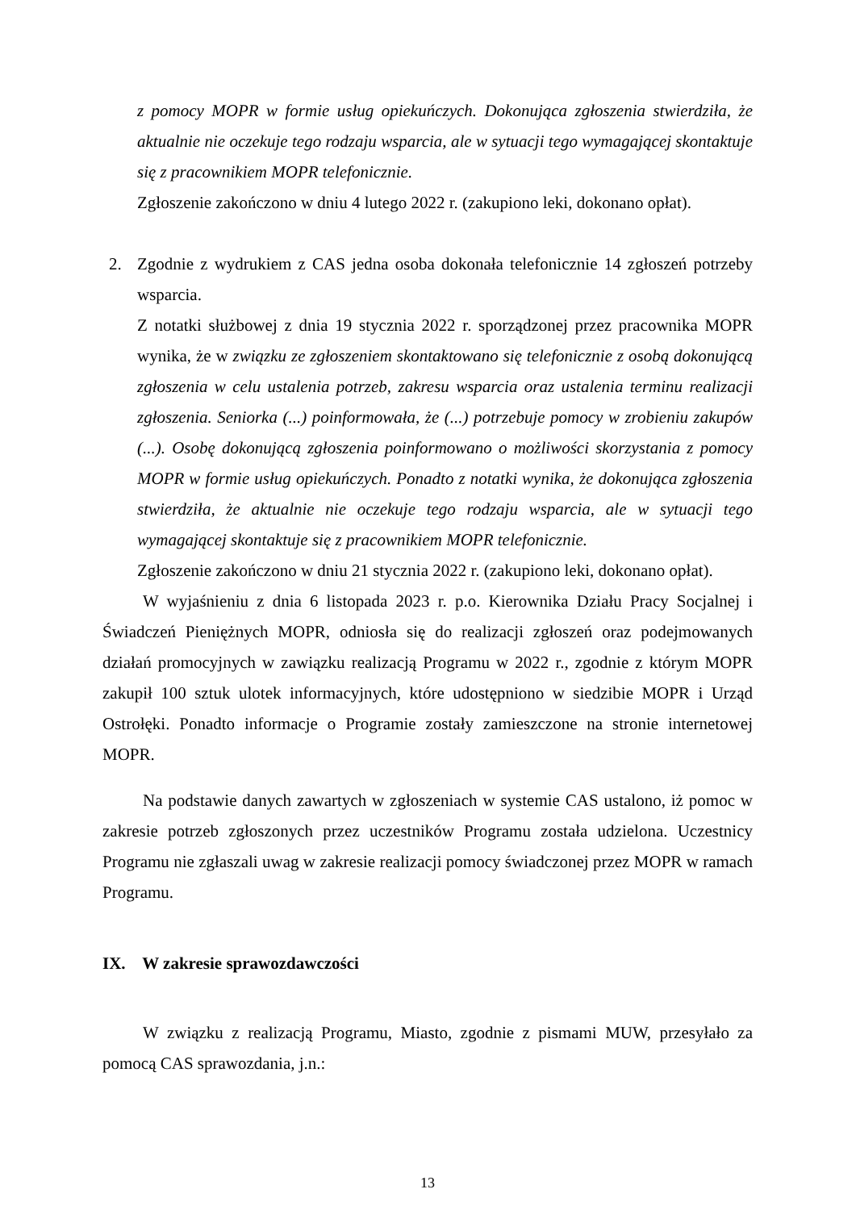z pomocy MOPR w formie usług opiekuńczych. Dokonująca zgłoszenia stwierdziła, że aktualnie nie oczekuje tego rodzaju wsparcia, ale w sytuacji tego wymagającej skontaktuje się z pracownikiem MOPR telefonicznie.
Zgłoszenie zakończono w dniu 4 lutego 2022 r. (zakupiono leki, dokonano opłat).
2. Zgodnie z wydrukiem z CAS jedna osoba dokonała telefonicznie 14 zgłoszeń potrzeby wsparcia.
Z notatki służbowej z dnia 19 stycznia 2022 r. sporządzonej przez pracownika MOPR wynika, że w związku ze zgłoszeniem skontaktowano się telefonicznie z osobą dokonującą zgłoszenia w celu ustalenia potrzeb, zakresu wsparcia oraz ustalenia terminu realizacji zgłoszenia. Seniorka (...) poinformowała, że (...) potrzebuje pomocy w zrobieniu zakupów (...). Osobę dokonującą zgłoszenia poinformowano o możliwości skorzystania z pomocy MOPR w formie usług opiekuńczych. Ponadto z notatki wynika, że dokonująca zgłoszenia stwierdziła, że aktualnie nie oczekuje tego rodzaju wsparcia, ale w sytuacji tego wymagającej skontaktuje się z pracownikiem MOPR telefonicznie.
Zgłoszenie zakończono w dniu 21 stycznia 2022 r. (zakupiono leki, dokonano opłat).
W wyjaśnieniu z dnia 6 listopada 2023 r. p.o. Kierownika Działu Pracy Socjalnej i Świadczeń Pieniężnych MOPR, odniosła się do realizacji zgłoszeń oraz podejmowanych działań promocyjnych w zawiązku realizacją Programu w 2022 r., zgodnie z którym MOPR zakupił 100 sztuk ulotek informacyjnych, które udostępniono w siedzibie MOPR i Urząd Ostrołęki. Ponadto informacje o Programie zostały zamieszczone na stronie internetowej MOPR.
Na podstawie danych zawartych w zgłoszeniach w systemie CAS ustalono, iż pomoc w zakresie potrzeb zgłoszonych przez uczestników Programu została udzielona. Uczestnicy Programu nie zgłaszali uwag w zakresie realizacji pomocy świadczonej przez MOPR w ramach Programu.
IX. W zakresie sprawozdawczości
W związku z realizacją Programu, Miasto, zgodnie z pismami MUW, przesyłało za pomocą CAS sprawozdania, j.n.:
13